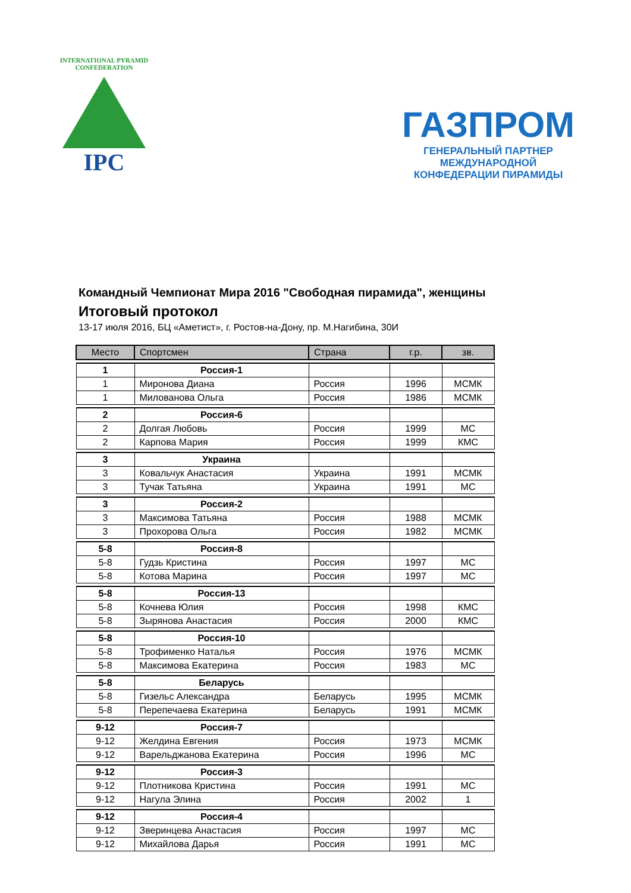INTERNATIONAL PYRAMID CONFEDERATION
IPC
ГАЗПРОМ
ГЕНЕРАЛЬНЫЙ ПАРТНЕР МЕЖДУНАРОДНОЙ
КОНФЕДЕРАЦИИ ПИРАМИДЫ
Командный Чемпионат Мира 2016 "Свободная пирамида", женщины
Итоговый протокол
13-17 июля 2016, БЦ «Аметист», г. Ростов-на-Дону, пр. М.Нагибина, 30И
| Место | Спортсмен | Страна | г.р. | зв. |
| --- | --- | --- | --- | --- |
| 1 | Россия-1 | | | |
| 1 | Миронова Диана | Россия | 1996 | МСМК |
| 1 | Милованова Ольга | Россия | 1986 | МСМК |
| 2 | Россия-6 | | | |
| 2 | Долгая Любовь | Россия | 1999 | МС |
| 2 | Карпова Мария | Россия | 1999 | КМС |
| 3 | Украина | | | |
| 3 | Ковальчук Анастасия | Украина | 1991 | МСМК |
| 3 | Тучак Татьяна | Украина | 1991 | МС |
| 3 | Россия-2 | | | |
| 3 | Максимова Татьяна | Россия | 1988 | МСМК |
| 3 | Прохорова Ольга | Россия | 1982 | МСМК |
| 5-8 | Россия-8 | | | |
| 5-8 | Гудзь Кристина | Россия | 1997 | МС |
| 5-8 | Котова Марина | Россия | 1997 | МС |
| 5-8 | Россия-13 | | | |
| 5-8 | Кочнева Юлия | Россия | 1998 | КМС |
| 5-8 | Зырянова Анастасия | Россия | 2000 | КМС |
| 5-8 | Россия-10 | | | |
| 5-8 | Трофименко Наталья | Россия | 1976 | МСМК |
| 5-8 | Максимова Екатерина | Россия | 1983 | МС |
| 5-8 | Беларусь | | | |
| 5-8 | Гизельс Александра | Беларусь | 1995 | МСМК |
| 5-8 | Перепечаева Екатерина | Беларусь | 1991 | МСМК |
| 9-12 | Россия-7 | | | |
| 9-12 | Желдина Евгения | Россия | 1973 | МСМК |
| 9-12 | Варельджанова Екатерина | Россия | 1996 | МС |
| 9-12 | Россия-3 | | | |
| 9-12 | Плотникова Кристина | Россия | 1991 | МС |
| 9-12 | Нагула Элина | Россия | 2002 | 1 |
| 9-12 | Россия-4 | | | |
| 9-12 | Зверинцева Анастасия | Россия | 1997 | МС |
| 9-12 | Михайлова Дарья | Россия | 1991 | МС |